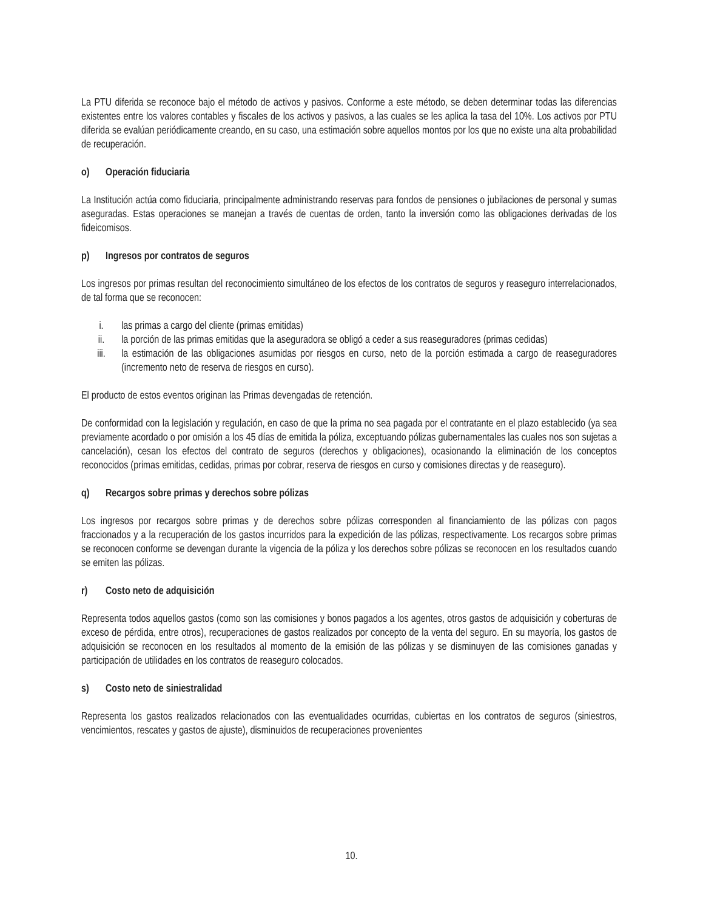La PTU diferida se reconoce bajo el método de activos y pasivos. Conforme a este método, se deben determinar todas las diferencias existentes entre los valores contables y fiscales de los activos y pasivos, a las cuales se les aplica la tasa del 10%. Los activos por PTU diferida se evalúan periódicamente creando, en su caso, una estimación sobre aquellos montos por los que no existe una alta probabilidad de recuperación.
o) Operación fiduciaria
La Institución actúa como fiduciaria, principalmente administrando reservas para fondos de pensiones o jubilaciones de personal y sumas aseguradas. Estas operaciones se manejan a través de cuentas de orden, tanto la inversión como las obligaciones derivadas de los fideicomisos.
p) Ingresos por contratos de seguros
Los ingresos por primas resultan del reconocimiento simultáneo de los efectos de los contratos de seguros y reaseguro interrelacionados, de tal forma que se reconocen:
i. las primas a cargo del cliente (primas emitidas)
ii. la porción de las primas emitidas que la aseguradora se obligó a ceder a sus reaseguradores (primas cedidas)
iii. la estimación de las obligaciones asumidas por riesgos en curso, neto de la porción estimada a cargo de reaseguradores (incremento neto de reserva de riesgos en curso).
El producto de estos eventos originan las Primas devengadas de retención.
De conformidad con la legislación y regulación, en caso de que la prima no sea pagada por el contratante en el plazo establecido (ya sea previamente acordado o por omisión a los 45 días de emitida la póliza, exceptuando pólizas gubernamentales las cuales nos son sujetas a cancelación), cesan los efectos del contrato de seguros (derechos y obligaciones), ocasionando la eliminación de los conceptos reconocidos (primas emitidas, cedidas, primas por cobrar, reserva de riesgos en curso y comisiones directas y de reaseguro).
q) Recargos sobre primas y derechos sobre pólizas
Los ingresos por recargos sobre primas y de derechos sobre pólizas corresponden al financiamiento de las pólizas con pagos fraccionados y a la recuperación de los gastos incurridos para la expedición de las pólizas, respectivamente. Los recargos sobre primas se reconocen conforme se devengan durante la vigencia de la póliza y los derechos sobre pólizas se reconocen en los resultados cuando se emiten las pólizas.
r) Costo neto de adquisición
Representa todos aquellos gastos (como son las comisiones y bonos pagados a los agentes, otros gastos de adquisición y coberturas de exceso de pérdida, entre otros), recuperaciones de gastos realizados por concepto de la venta del seguro. En su mayoría, los gastos de adquisición se reconocen en los resultados al momento de la emisión de las pólizas y se disminuyen de las comisiones ganadas y participación de utilidades en los contratos de reaseguro colocados.
s) Costo neto de siniestralidad
Representa los gastos realizados relacionados con las eventualidades ocurridas, cubiertas en los contratos de seguros (siniestros, vencimientos, rescates y gastos de ajuste), disminuidos de recuperaciones provenientes
10.